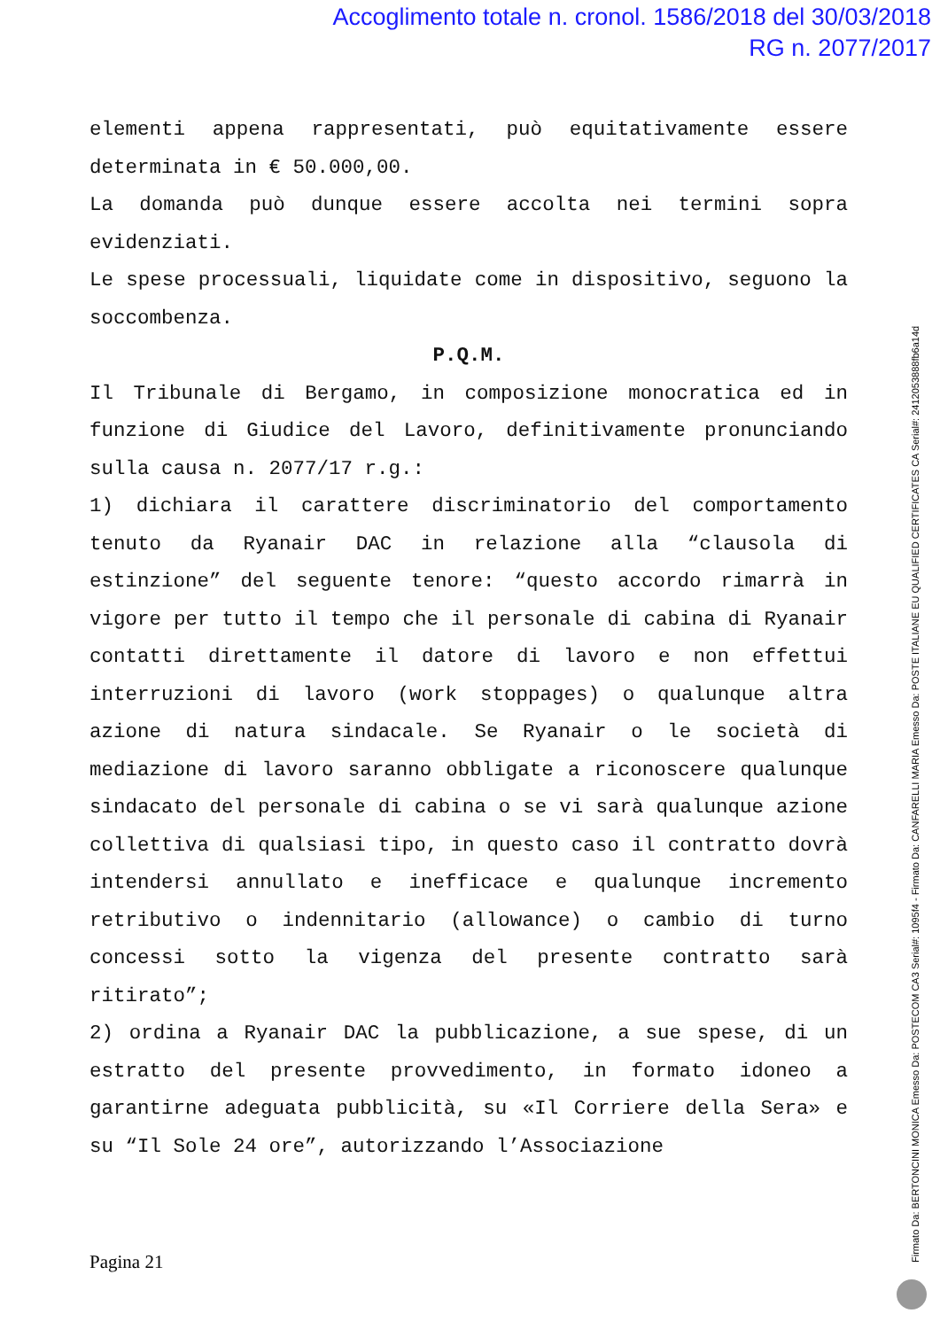Accoglimento totale n. cronol. 1586/2018 del 30/03/2018
RG n. 2077/2017
elementi appena rappresentati, può equitativamente essere determinata in € 50.000,00.
La domanda può dunque essere accolta nei termini sopra evidenziati.
Le spese processuali, liquidate come in dispositivo, seguono la soccombenza.
P.Q.M.
Il Tribunale di Bergamo, in composizione monocratica ed in funzione di Giudice del Lavoro, definitivamente pronunciando sulla causa n. 2077/17 r.g.:
1) dichiara il carattere discriminatorio del comportamento tenuto da Ryanair DAC in relazione alla “clausola di estinzione” del seguente tenore: “questo accordo rimarrà in vigore per tutto il tempo che il personale di cabina di Ryanair contatti direttamente il datore di lavoro e non effettui interruzioni di lavoro (work stoppages) o qualunque altra azione di natura sindacale. Se Ryanair o le società di mediazione di lavoro saranno obbligate a riconoscere qualunque sindacato del personale di cabina o se vi sarà qualunque azione collettiva di qualsiasi tipo, in questo caso il contratto dovrà intendersi annullato e inefficace e qualunque incremento retributivo o indennitario (allowance) o cambio di turno concessi sotto la vigenza del presente contratto sarà ritirato”;
2) ordina a Ryanair DAC la pubblicazione, a sue spese, di un estratto del presente provvedimento, in formato idoneo a garantirne adeguata pubblicità, su «Il Corriere della Sera» e su “Il Sole 24 ore”, autorizzando l’Associazione
Pagina 21
Firmato Da: BERTONCINI MONICA Emesso Da: POSTECOM CA3 Serial#: 1095f4 - Firmato Da: CANFARELLI MARIA Emesso Da: POSTE ITALIANE EU QUALIFIED CERTIFICATES CA Serial#: 2412053888fb6a14d